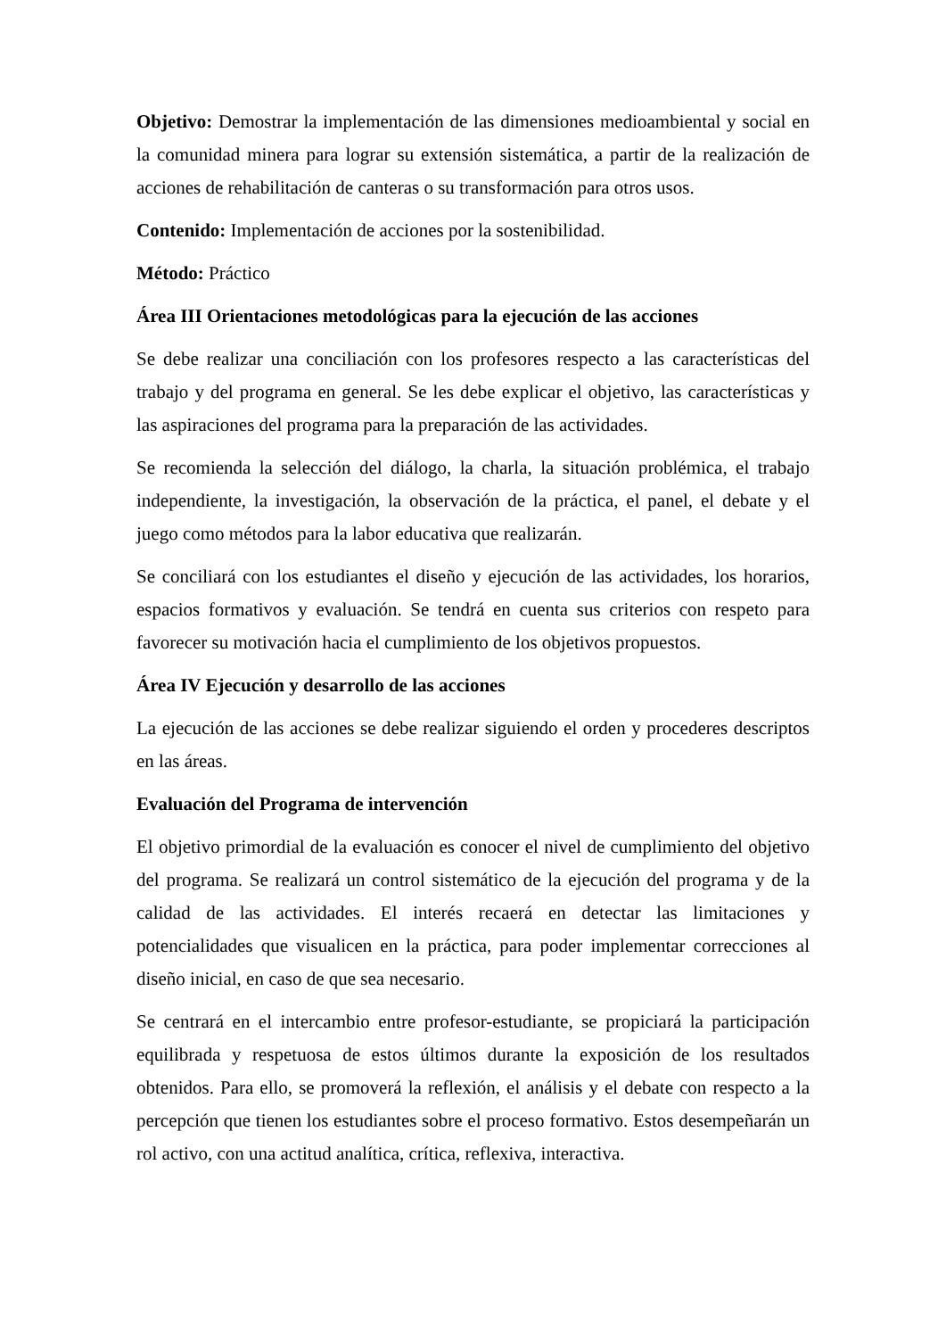Objetivo: Demostrar la implementación de las dimensiones medioambiental y social en la comunidad minera para lograr su extensión sistemática, a partir de la realización de acciones de rehabilitación de canteras o su transformación para otros usos.
Contenido: Implementación de acciones por la sostenibilidad.
Método: Práctico
Área III Orientaciones metodológicas para la ejecución de las acciones
Se debe realizar una conciliación con los profesores respecto a las características del trabajo y del programa en general. Se les debe explicar el objetivo, las características y las aspiraciones del programa para la preparación de las actividades.
Se recomienda la selección del diálogo, la charla, la situación problémica, el trabajo independiente, la investigación, la observación de la práctica, el panel, el debate y el juego como métodos para la labor educativa que realizarán.
Se conciliará con los estudiantes el diseño y ejecución de las actividades, los horarios, espacios formativos y evaluación. Se tendrá en cuenta sus criterios con respeto para favorecer su motivación hacia el cumplimiento de los objetivos propuestos.
Área IV Ejecución y desarrollo de las acciones
La ejecución de las acciones se debe realizar siguiendo el orden y procederes descriptos en las áreas.
Evaluación del Programa de intervención
El objetivo primordial de la evaluación es conocer el nivel de cumplimiento del objetivo del programa. Se realizará un control sistemático de la ejecución del programa y de la calidad de las actividades. El interés recaerá en detectar las limitaciones y potencialidades que visualicen en la práctica, para poder implementar correcciones al diseño inicial, en caso de que sea necesario.
Se centrará en el intercambio entre profesor-estudiante, se propiciará la participación equilibrada y respetuosa de estos últimos durante la exposición de los resultados obtenidos. Para ello, se promoverá la reflexión, el análisis y el debate con respecto a la percepción que tienen los estudiantes sobre el proceso formativo. Estos desempeñarán un rol activo, con una actitud analítica, crítica, reflexiva, interactiva.